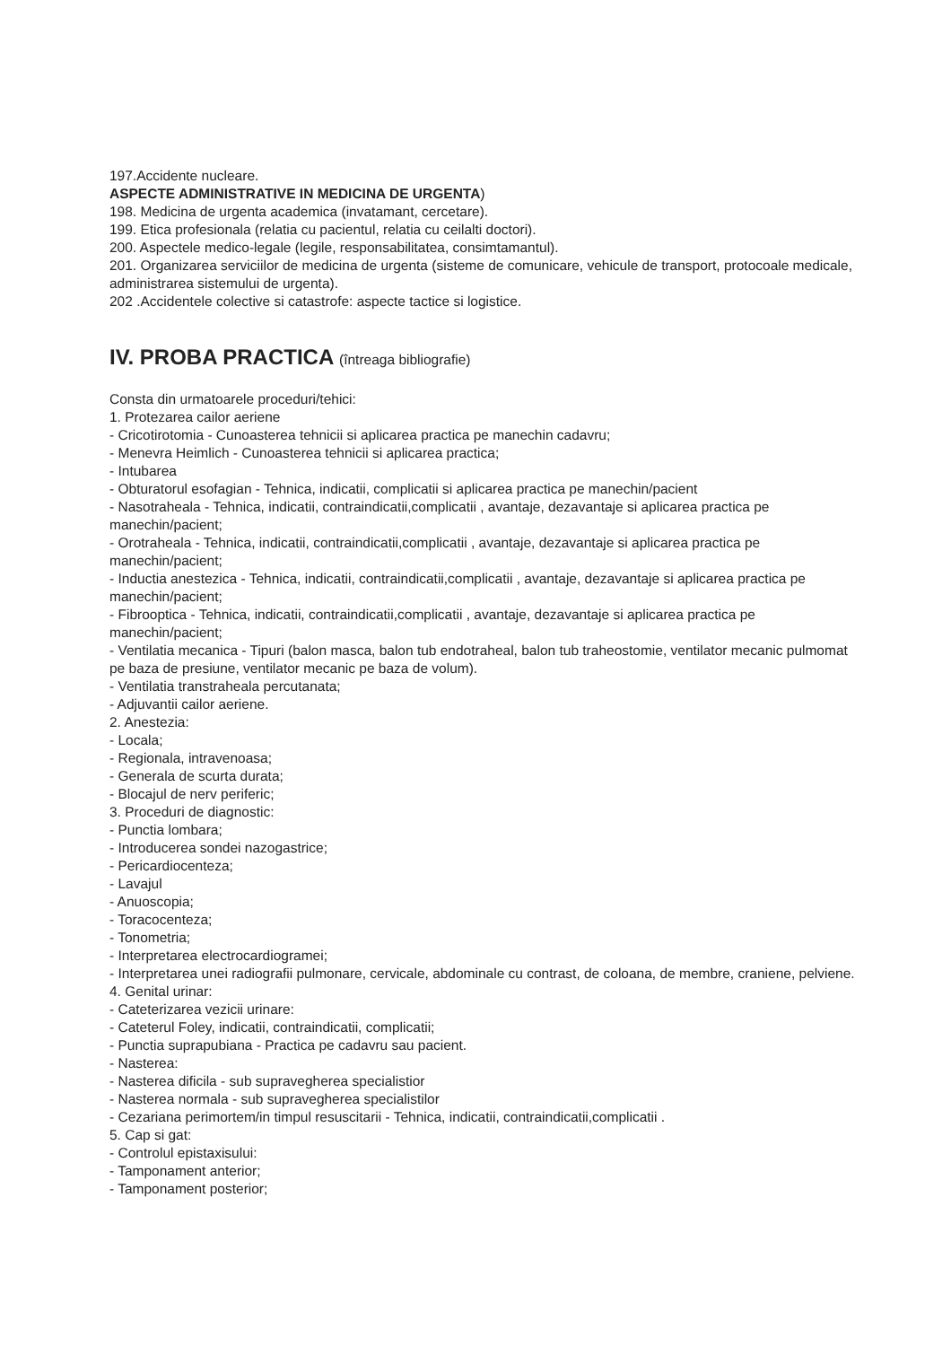197.Accidente nucleare.
ASPECTE ADMINISTRATIVE IN MEDICINA DE URGENTA)
198. Medicina de urgenta academica (invatamant, cercetare).
199. Etica profesionala (relatia cu pacientul, relatia cu ceilalti doctori).
200. Aspectele medico-legale (legile, responsabilitatea, consimtamantul).
201. Organizarea serviciilor de medicina de urgenta (sisteme de comunicare, vehicule de transport, protocoale medicale, administrarea sistemului de urgenta).
202 .Accidentele colective si catastrofe: aspecte tactice si logistice.
IV. PROBA PRACTICA (întreaga bibliografie)
Consta din urmatoarele proceduri/tehici:
1. Protezarea cailor aeriene
- Cricotirotomia - Cunoasterea tehnicii si aplicarea practica pe manechin cadavru;
- Menevra Heimlich - Cunoasterea tehnicii si aplicarea practica;
- Intubarea
- Obturatorul esofagian - Tehnica, indicatii, complicatii si aplicarea practica pe manechin/pacient
- Nasotraheala - Tehnica, indicatii, contraindicatii,complicatii , avantaje, dezavantaje si aplicarea practica pe manechin/pacient;
- Orotraheala - Tehnica, indicatii, contraindicatii,complicatii , avantaje, dezavantaje si aplicarea practica pe manechin/pacient;
- Inductia anestezica - Tehnica, indicatii, contraindicatii,complicatii , avantaje, dezavantaje si aplicarea practica pe manechin/pacient;
- Fibrooptica - Tehnica, indicatii, contraindicatii,complicatii , avantaje, dezavantaje si aplicarea practica pe manechin/pacient;
- Ventilatia mecanica - Tipuri (balon masca, balon tub endotraheal, balon tub traheostomie, ventilator mecanic pulmomat pe baza de presiune, ventilator mecanic pe baza de volum).
- Ventilatia transtraheala percutanata;
- Adjuvantii cailor aeriene.
2. Anestezia:
- Locala;
- Regionala, intravenoasa;
- Generala de scurta durata;
- Blocajul de nerv periferic;
3. Proceduri de diagnostic:
- Punctia lombara;
- Introducerea sondei nazogastrice;
- Pericardiocenteza;
- Lavajul
- Anuoscopia;
- Toracocenteza;
- Tonometria;
- Interpretarea electrocardiogramei;
- Interpretarea unei radiografii pulmonare, cervicale, abdominale cu contrast, de coloana, de membre, craniene, pelviene.
4. Genital urinar:
- Cateterizarea vezicii urinare:
- Cateterul Foley, indicatii, contraindicatii, complicatii;
- Punctia suprapubiana - Practica pe cadavru sau pacient.
- Nasterea:
- Nasterea dificila - sub supravegherea specialistior
- Nasterea normala - sub supravegherea specialistilor
- Cezariana perimortem/in timpul resuscitarii - Tehnica, indicatii, contraindicatii,complicatii .
5. Cap si gat:
- Controlul epistaxisului:
- Tamponament anterior;
- Tamponament posterior;